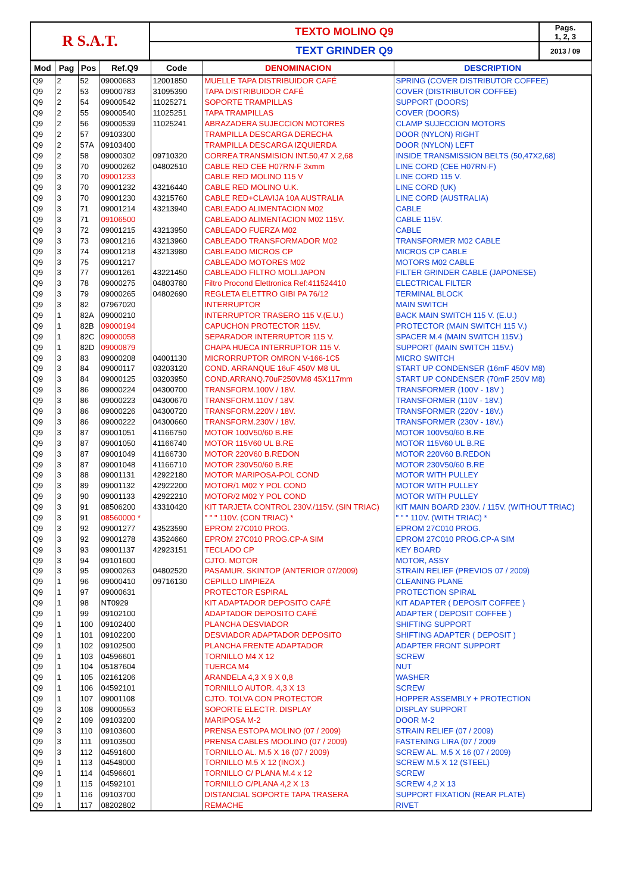| R S.A.T. | TEXTO MOLINO Q9 | Pags. 1, 2, 3 |
| | TEXT GRINDER Q9 | 2013 / 09 |
| Mod | Pag | Pos | Ref.Q9 | Code | DENOMINACION | DESCRIPTION |
| --- | --- | --- | --- | --- | --- | --- |
| Q9 | 2 | 52 | 09000683 | 12001850 | MUELLE TAPA DISTRIBUIDOR CAFÉ | SPRING (COVER DISTRIBUTOR COFFEE) |
| Q9 | 2 | 53 | 09000783 | 31095390 | TAPA DISTRIBUIDOR CAFÉ | COVER (DISTRIBUTOR COFFEE) |
| Q9 | 2 | 54 | 09000542 | 11025271 | SOPORTE TRAMPILLAS | SUPPORT (DOORS) |
| Q9 | 2 | 55 | 09000540 | 11025251 | TAPA TRAMPILLAS | COVER (DOORS) |
| Q9 | 2 | 56 | 09000539 | 11025241 | ABRAZADERA SUJECCION MOTORES | CLAMP SUJECCION MOTORS |
| Q9 | 2 | 57 | 09103300 | | TRAMPILLA DESCARGA DERECHA | DOOR (NYLON) RIGHT |
| Q9 | 2 | 57A | 09103400 | | TRAMPILLA DESCARGA IZQUIERDA | DOOR (NYLON) LEFT |
| Q9 | 2 | 58 | 09000302 | 09710320 | CORREA TRANSMISION INT.50,47 X 2,68 | INSIDE TRANSMISSION BELTS (50,47X2,68) |
| Q9 | 3 | 70 | 09000262 | 04802510 | CABLE RED CEE H07RN-F 3xmm | LINE CORD (CEE H07RN-F) |
| Q9 | 3 | 70 | 09001233 | | CABLE RED MOLINO 115 V | LINE CORD 115 V. |
| Q9 | 3 | 70 | 09001232 | 43216440 | CABLE RED MOLINO U.K. | LINE CORD (UK) |
| Q9 | 3 | 70 | 09001230 | 43215760 | CABLE RED+CLAVIJA 10A AUSTRALIA | LINE CORD (AUSTRALIA) |
| Q9 | 3 | 71 | 09001214 | 43213940 | CABLEADO ALIMENTACION M02 | CABLE |
| Q9 | 3 | 71 | 09106500 | | CABLEADO ALIMENTACION M02 115V. | CABLE 115V. |
| Q9 | 3 | 72 | 09001215 | 43213950 | CABLEADO FUERZA M02 | CABLE |
| Q9 | 3 | 73 | 09001216 | 43213960 | CABLEADO TRANSFORMADOR M02 | TRANSFORMER M02 CABLE |
| Q9 | 3 | 74 | 09001218 | 43213980 | CABLEADO MICROS CP | MICROS CP CABLE |
| Q9 | 3 | 75 | 09001217 | | CABLEADO MOTORES M02 | MOTORS M02 CABLE |
| Q9 | 3 | 77 | 09001261 | 43221450 | CABLEADO FILTRO MOLI.JAPON | FILTER GRINDER CABLE (JAPONESE) |
| Q9 | 3 | 78 | 09000275 | 04803780 | Filtro Procond Elettronica Ref:411524410 | ELECTRICAL FILTER |
| Q9 | 3 | 79 | 09000265 | 04802690 | REGLETA ELETTRO GIBI PA 76/12 | TERMINAL BLOCK |
| Q9 | 3 | 82 | 07967020 | | INTERRUPTOR | MAIN SWITCH |
| Q9 | 1 | 82A | 09000210 | | INTERRUPTOR TRASERO 115 V.(E.U.) | BACK MAIN SWITCH 115 V. (E.U.) |
| Q9 | 1 | 82B | 09000194 | | CAPUCHON PROTECTOR 115V. | PROTECTOR (MAIN SWITCH 115 V.) |
| Q9 | 1 | 82C | 09000058 | | SEPARADOR INTERRUPTOR 115 V. | SPACER M.4 (MAIN SWITCH 115V.) |
| Q9 | 1 | 82D | 09000879 | | CHAPA HUECA INTERRUPTOR 115 V. | SUPPORT (MAIN SWITCH 115V.) |
| Q9 | 3 | 83 | 09000208 | 04001130 | MICRORRUPTOR OMRON V-166-1C5 | MICRO SWITCH |
| Q9 | 3 | 84 | 09000117 | 03203120 | COND. ARRANQUE 16uF 450V M8 UL | START UP CONDENSER (16mF 450V M8) |
| Q9 | 3 | 84 | 09000125 | 03203950 | COND.ARRANQ.70uF250VM8 45X117mm | START UP CONDENSER (70mF 250V M8) |
| Q9 | 3 | 86 | 09000224 | 04300700 | TRANSFORM.100V / 18V. | TRANSFORMER (100V - 18V ) |
| Q9 | 3 | 86 | 09000223 | 04300670 | TRANSFORM.110V / 18V. | TRANSFORMER (110V - 18V.) |
| Q9 | 3 | 86 | 09000226 | 04300720 | TRANSFORM.220V / 18V. | TRANSFORMER (220V - 18V.) |
| Q9 | 3 | 86 | 09000222 | 04300660 | TRANSFORM.230V / 18V. | TRANSFORMER (230V - 18V.) |
| Q9 | 3 | 87 | 09001051 | 41166750 | MOTOR 100V50/60 B.RE | MOTOR 100V50/60 B.RE |
| Q9 | 3 | 87 | 09001050 | 41166740 | MOTOR 115V60 UL B.RE | MOTOR 115V60 UL B.RE |
| Q9 | 3 | 87 | 09001049 | 41166730 | MOTOR 220V60 B.REDON | MOTOR 220V60 B.REDON |
| Q9 | 3 | 87 | 09001048 | 41166710 | MOTOR 230V50/60 B.RE | MOTOR 230V50/60 B.RE |
| Q9 | 3 | 88 | 09001131 | 42922180 | MOTOR MARIPOSA-POL COND | MOTOR WITH PULLEY |
| Q9 | 3 | 89 | 09001132 | 42922200 | MOTOR/1 M02 Y POL COND | MOTOR WITH PULLEY |
| Q9 | 3 | 90 | 09001133 | 42922210 | MOTOR/2 M02 Y POL COND | MOTOR WITH PULLEY |
| Q9 | 3 | 91 | 08506200 | 43310420 | KIT TARJETA CONTROL 230V./115V. (SIN TRIAC) | KIT MAIN BOARD 230V. / 115V. (WITHOUT TRIAC) |
| Q9 | 3 | 91 | 08560000 * | | " " " 110V. (CON TRIAC) * | " " " 110V. (WITH TRIAC) * |
| Q9 | 3 | 92 | 09001277 | 43523590 | EPROM 27C010 PROG. | EPROM 27C010 PROG. |
| Q9 | 3 | 92 | 09001278 | 43524660 | EPROM 27C010 PROG.CP-A SIM | EPROM 27C010 PROG.CP-A SIM |
| Q9 | 3 | 93 | 09001137 | 42923151 | TECLADO CP | KEY BOARD |
| Q9 | 3 | 94 | 09101600 | | CJTO. MOTOR | MOTOR, ASSY |
| Q9 | 3 | 95 | 09000263 | 04802520 | PASAMUR. SKINTOP (ANTERIOR 07/2009) | STRAIN RELIEF (PREVIOS 07 / 2009) |
| Q9 | 1 | 96 | 09000410 | 09716130 | CEPILLO LIMPIEZA | CLEANING PLANE |
| Q9 | 1 | 97 | 09000631 | | PROTECTOR ESPIRAL | PROTECTION SPIRAL |
| Q9 | 1 | 98 | NT0929 | | KIT ADAPTADOR DEPOSITO CAFÉ | KIT ADAPTER ( DEPOSIT COFFEE ) |
| Q9 | 1 | 99 | 09102100 | | ADAPTADOR DEPOSITO CAFÉ | ADAPTER ( DEPOSIT COFFEE ) |
| Q9 | 1 | 100 | 09102400 | | PLANCHA DESVIADOR | SHIFTING SUPPORT |
| Q9 | 1 | 101 | 09102200 | | DESVIADOR ADAPTADOR DEPOSITO | SHIFTING ADAPTER ( DEPOSIT ) |
| Q9 | 1 | 102 | 09102500 | | PLANCHA FRENTE ADAPTADOR | ADAPTER FRONT SUPPORT |
| Q9 | 1 | 103 | 04596601 | | TORNILLO M4 X 12 | SCREW |
| Q9 | 1 | 104 | 05187604 | | TUERCA M4 | NUT |
| Q9 | 1 | 105 | 02161206 | | ARANDELA 4,3 X 9 X 0,8 | WASHER |
| Q9 | 1 | 106 | 04592101 | | TORNILLO AUTOR. 4,3 X 13 | SCREW |
| Q9 | 1 | 107 | 09001108 | | CJTO. TOLVA CON PROTECTOR | HOPPER ASSEMBLY + PROTECTION |
| Q9 | 3 | 108 | 09000553 | | SOPORTE ELECTR. DISPLAY | DISPLAY SUPPORT |
| Q9 | 2 | 109 | 09103200 | | MARIPOSA M-2 | DOOR M-2 |
| Q9 | 3 | 110 | 09103600 | | PRENSA ESTOPA MOLINO (07 / 2009) | STRAIN RELIEF (07 / 2009) |
| Q9 | 3 | 111 | 09103500 | | PRENSA CABLES MOOLINO (07 / 2009) | FASTENING LIRA (07 / 2009 |
| Q9 | 3 | 112 | 04591600 | | TORNILLO AL. M.5 X 16 (07 / 2009) | SCREW AL. M.5 X 16 (07 / 2009) |
| Q9 | 1 | 113 | 04548000 | | TORNILLO M.5 X 12 (INOX.) | SCREW M.5 X 12 (STEEL) |
| Q9 | 1 | 114 | 04596601 | | TORNILLO C/ PLANA M.4 x 12 | SCREW |
| Q9 | 1 | 115 | 04592101 | | TORNILLO C/PLANA 4,2 X 13 | SCREW 4,2 X 13 |
| Q9 | 1 | 116 | 09103700 | | DISTANCIAL SOPORTE TAPA TRASERA | SUPPORT FIXATION (REAR PLATE) |
| Q9 | 1 | 117 | 08202802 | | REMACHE | RIVET |